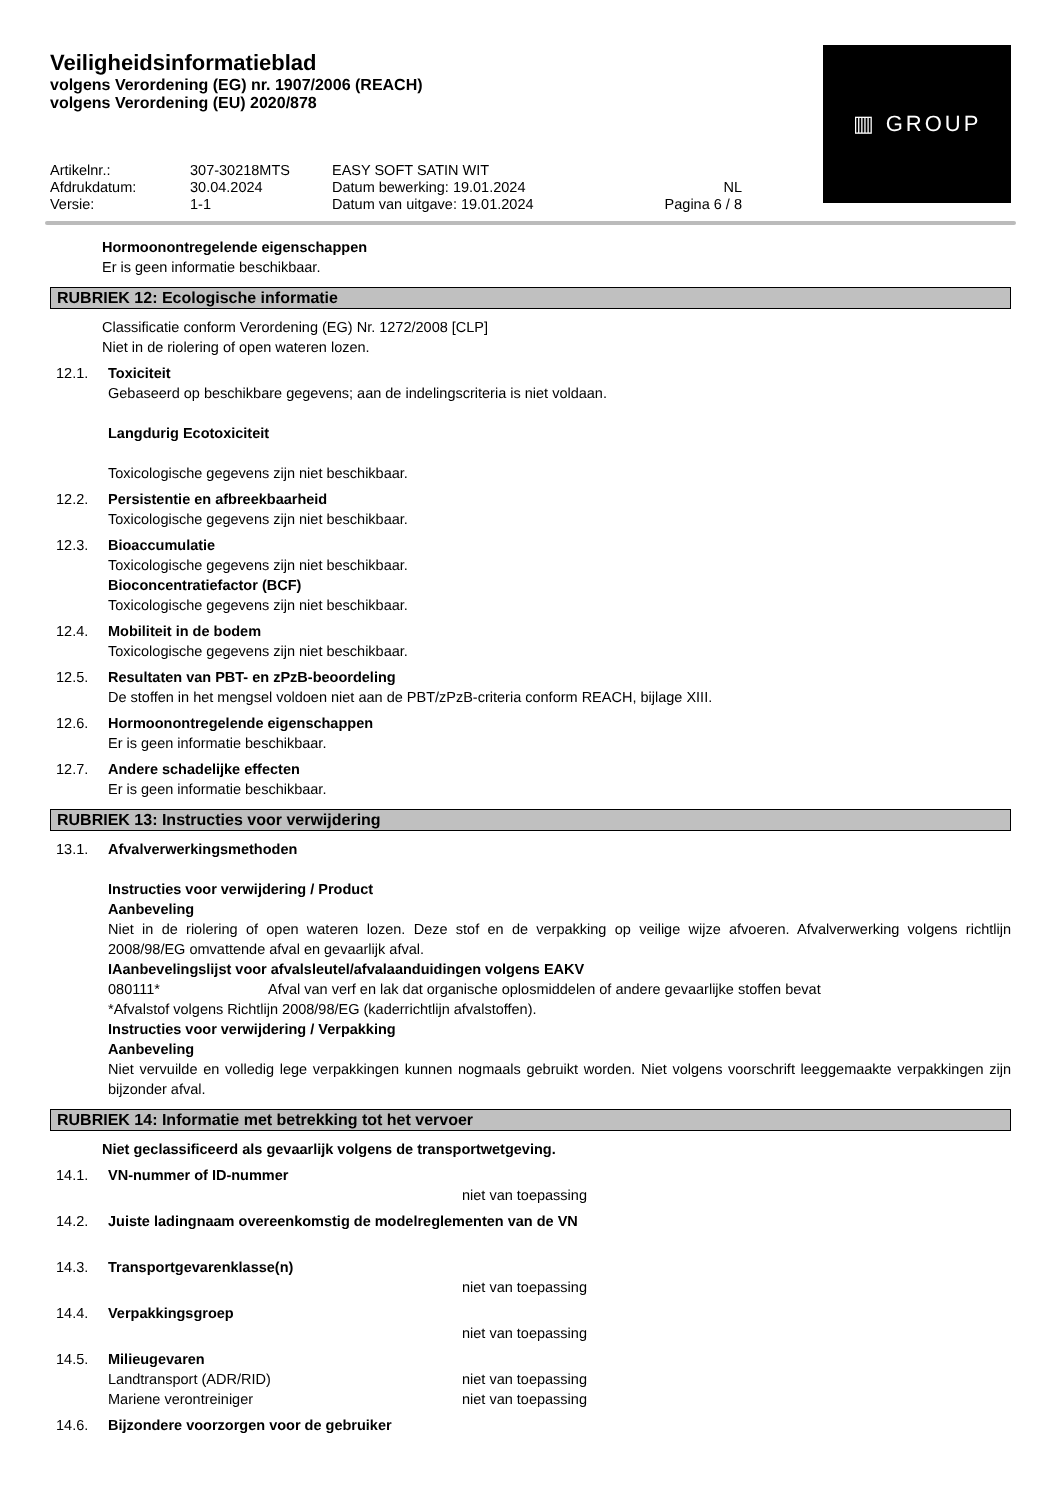Veiligheidsinformatieblad
volgens Verordening (EG) nr. 1907/2006 (REACH)
volgens Verordening (EU) 2020/878
Artikelnr.: 307-30218MTS EASY SOFT SATIN WIT Afdrukdatum: 30.04.2024 Datum bewerking: 19.01.2024 NL Versie: 1-1 Datum van uitgave: 19.01.2024 Pagina 6 / 8
▥ GROUP
Hormoonontregelende eigenschappen
Er is geen informatie beschikbaar.
RUBRIEK 12: Ecologische informatie
Classificatie conform Verordening (EG) Nr. 1272/2008 [CLP]
Niet in de riolering of open wateren lozen.
12.1. Toxiciteit
Gebaseerd op beschikbare gegevens; aan de indelingscriteria is niet voldaan.
Langdurig Ecotoxiciteit
Toxicologische gegevens zijn niet beschikbaar.
12.2. Persistentie en afbreekbaarheid
Toxicologische gegevens zijn niet beschikbaar.
12.3. Bioaccumulatie
Toxicologische gegevens zijn niet beschikbaar.
Bioconcentratiefactor (BCF)
Toxicologische gegevens zijn niet beschikbaar.
12.4. Mobiliteit in de bodem
Toxicologische gegevens zijn niet beschikbaar.
12.5. Resultaten van PBT- en zPzB-beoordeling
De stoffen in het mengsel voldoen niet aan de PBT/zPzB-criteria conform REACH, bijlage XIII.
12.6. Hormoonontregelende eigenschappen
Er is geen informatie beschikbaar.
12.7. Andere schadelijke effecten
Er is geen informatie beschikbaar.
RUBRIEK 13: Instructies voor verwijdering
13.1. Afvalverwerkingsmethoden
Instructies voor verwijdering / Product
Aanbeveling
Niet in de riolering of open wateren lozen. Deze stof en de verpakking op veilige wijze afvoeren. Afvalverwerking volgens richtlijn 2008/98/EG omvattende afval en gevaarlijk afval.
IAanbevelingslijst voor afvalsleutel/afvalaanduidingen volgens EAKV
080111* Afval van verf en lak dat organische oplosmiddelen of andere gevaarlijke stoffen bevat
*Afvalstof volgens Richtlijn 2008/98/EG (kaderrichtlijn afvalstoffen).
Instructies voor verwijdering / Verpakking
Aanbeveling
Niet vervuilde en volledig lege verpakkingen kunnen nogmaals gebruikt worden. Niet volgens voorschrift leeggemaakte verpakkingen zijn bijzonder afval.
RUBRIEK 14: Informatie met betrekking tot het vervoer
Niet geclassificeerd als gevaarlijk volgens de transportwetgeving.
14.1. VN-nummer of ID-nummer
niet van toepassing
14.2. Juiste ladingnaam overeenkomstig de modelreglementen van de VN
14.3. Transportgevarenklasse(n)
niet van toepassing
14.4. Verpakkingsgroep
niet van toepassing
14.5. Milieugevaren
Landtransport (ADR/RID) niet van toepassing
Mariene verontreiniger niet van toepassing
14.6. Bijzondere voorzorgen voor de gebruiker